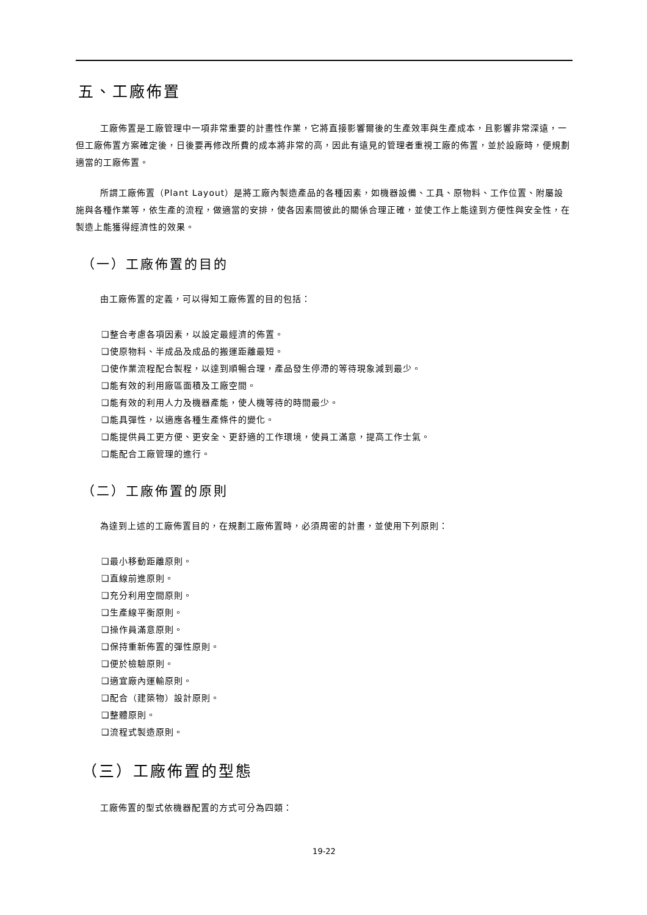五、工廠佈置
工廠佈置是工廠管理中一項非常重要的計畫性作業，它將直接影響爾後的生產效率與生產成本，且影響非常深遠，一但工廠佈置方案確定後，日後要再修改所費的成本將非常的高，因此有遠見的管理者重視工廠的佈置，並於設廠時，便規劃適當的工廠佈置。
所謂工廠佈置（Plant Layout）是將工廠內製造產品的各種因素，如機器設備、工具、原物料、工作位置、附屬設施與各種作業等，依生產的流程，做適當的安排，使各因素間彼此的關係合理正確，並使工作上能達到方便性與安全性，在製造上能獲得經濟性的效果。
（一）工廠佈置的目的
由工廠佈置的定義，可以得知工廠佈置的目的包括：
❑整合考慮各項因素，以設定最經濟的佈置。
❑使原物料、半成品及成品的搬運距離最短。
❑使作業流程配合製程，以達到順暢合理，產品發生停滯的等待現象減到最少。
❑能有效的利用廠區面積及工廠空間。
❑能有效的利用人力及機器產能，使人機等待的時間最少。
❑能具彈性，以適應各種生產條件的變化。
❑能提供員工更方便、更安全、更舒適的工作環境，使員工滿意，提高工作士氣。
❑能配合工廠管理的進行。
（二）工廠佈置的原則
為達到上述的工廠佈置目的，在規劃工廠佈置時，必須周密的計畫，並使用下列原則：
❑最小移動距離原則。
❑直線前進原則。
❑充分利用空間原則。
❑生產線平衡原則。
❑操作員滿意原則。
❑保持重新佈置的彈性原則。
❑便於檢驗原則。
❑適宜廠內運輸原則。
❑配合（建築物）設計原則。
❑整體原則。
❑流程式製造原則。
（三）工廠佈置的型態
工廠佈置的型式依機器配置的方式可分為四類：
19-22